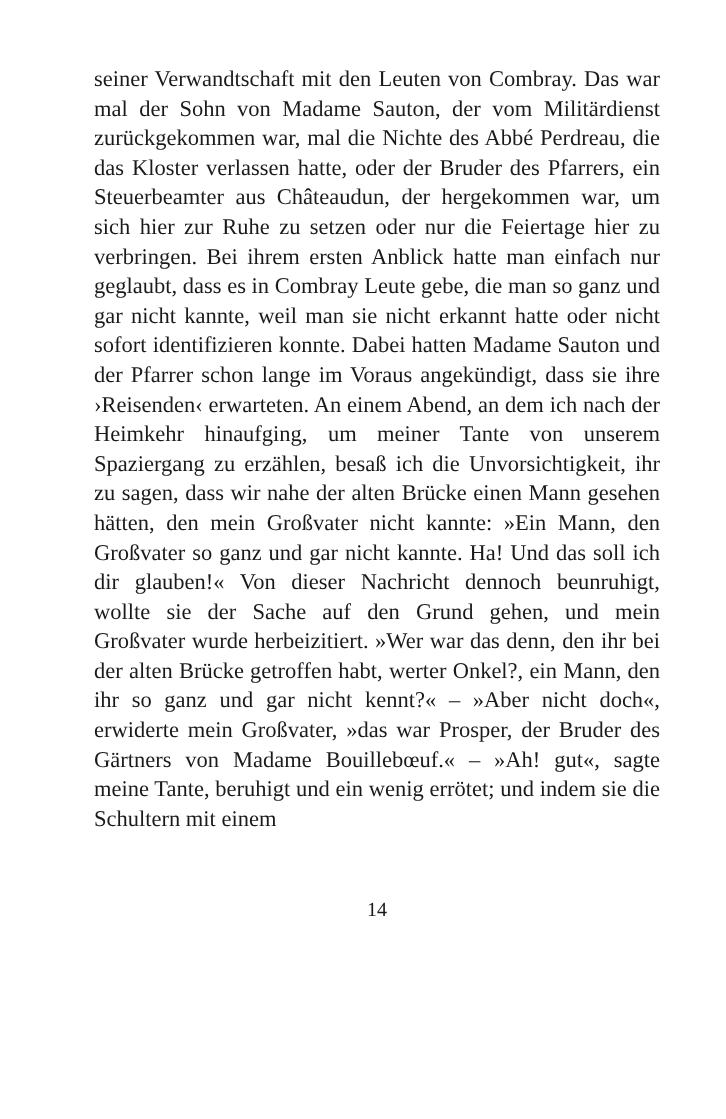seiner Verwandtschaft mit den Leuten von Combray. Das war mal der Sohn von Madame Sauton, der vom Militärdienst zurückgekommen war, mal die Nichte des Abbé Perdreau, die das Kloster verlassen hatte, oder der Bruder des Pfarrers, ein Steuerbeamter aus Châteaudun, der hergekommen war, um sich hier zur Ruhe zu setzen oder nur die Feiertage hier zu verbringen. Bei ihrem ersten Anblick hatte man einfach nur geglaubt, dass es in Combray Leute gebe, die man so ganz und gar nicht kannte, weil man sie nicht erkannt hatte oder nicht sofort identifizieren konnte. Dabei hatten Madame Sauton und der Pfarrer schon lange im Voraus angekündigt, dass sie ihre ›Reisenden‹ erwarteten. An einem Abend, an dem ich nach der Heimkehr hinaufging, um meiner Tante von unserem Spaziergang zu erzählen, besaß ich die Unvorsichtigkeit, ihr zu sagen, dass wir nahe der alten Brücke einen Mann gesehen hätten, den mein Großvater nicht kannte: »Ein Mann, den Großvater so ganz und gar nicht kannte. Ha! Und das soll ich dir glauben!« Von dieser Nachricht dennoch beunruhigt, wollte sie der Sache auf den Grund gehen, und mein Großvater wurde herbeizitiert. »Wer war das denn, den ihr bei der alten Brücke getroffen habt, werter Onkel?, ein Mann, den ihr so ganz und gar nicht kennt?« – »Aber nicht doch«, erwiderte mein Großvater, »das war Prosper, der Bruder des Gärtners von Madame Bouillebœuf.« – »Ah! gut«, sagte meine Tante, beruhigt und ein wenig errötet; und indem sie die Schultern mit einem
14